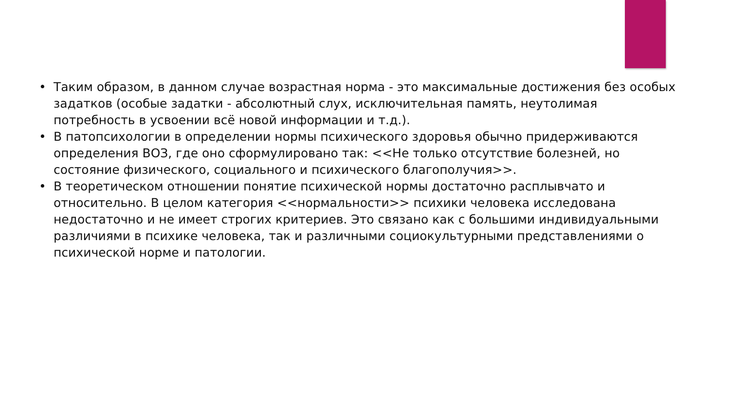• Таким образом, в данном случае возрастная норма - это максимальные достижения без особых задатков (особые задатки - абсолютный слух, исключительная память, неутолимая потребность в усвоении всё новой информации и т.д.).
• В патопсихологии в определении нормы психического здоровья обычно придерживаются определения ВОЗ, где оно сформулировано так: <<Не только отсутствие болезней, но состояние физического, социального и психического благополучия>>.
• В теоретическом отношении понятие психической нормы достаточно расплывчато и относительно. В целом категория <<нормальности>> психики человека исследована недостаточно и не имеет строгих критериев. Это связано как с большими индивидуальными различиями в психике человека, так и различными социокультурными представлениями о психической норме и патологии.